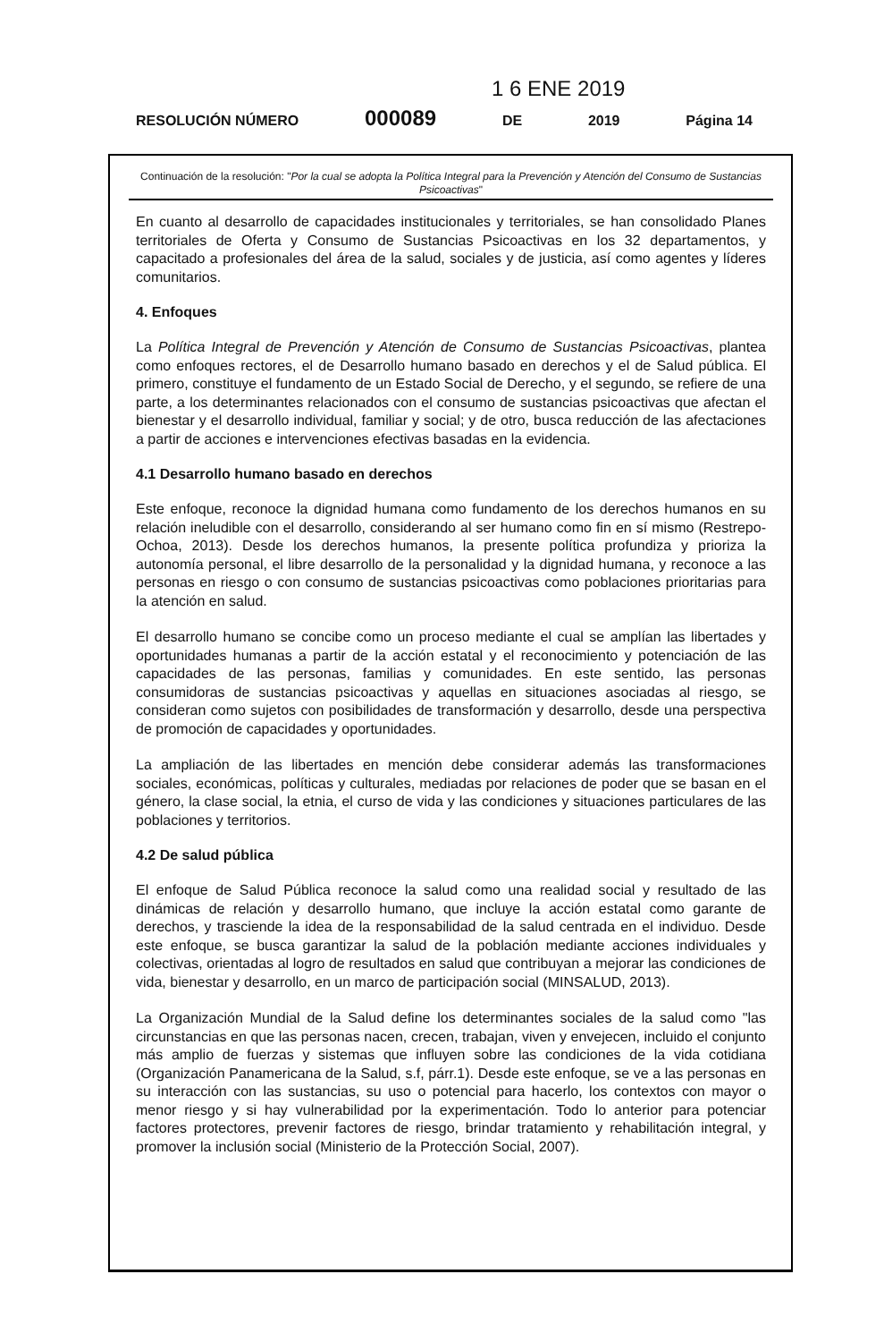1 6 ENE 2019
RESOLUCIÓN NÚMERO 000089 DE 2019 Página 14
Continuación de la resolución: "Por la cual se adopta la Política Integral para la Prevención y Atención del Consumo de Sustancias Psicoactivas"
En cuanto al desarrollo de capacidades institucionales y territoriales, se han consolidado Planes territoriales de Oferta y Consumo de Sustancias Psicoactivas en los 32 departamentos, y capacitado a profesionales del área de la salud, sociales y de justicia, así como agentes y líderes comunitarios.
4. Enfoques
La Política Integral de Prevención y Atención de Consumo de Sustancias Psicoactivas, plantea como enfoques rectores, el de Desarrollo humano basado en derechos y el de Salud pública. El primero, constituye el fundamento de un Estado Social de Derecho, y el segundo, se refiere de una parte, a los determinantes relacionados con el consumo de sustancias psicoactivas que afectan el bienestar y el desarrollo individual, familiar y social; y de otro, busca reducción de las afectaciones a partir de acciones e intervenciones efectivas basadas en la evidencia.
4.1 Desarrollo humano basado en derechos
Este enfoque, reconoce la dignidad humana como fundamento de los derechos humanos en su relación ineludible con el desarrollo, considerando al ser humano como fin en sí mismo (Restrepo-Ochoa, 2013). Desde los derechos humanos, la presente política profundiza y prioriza la autonomía personal, el libre desarrollo de la personalidad y la dignidad humana, y reconoce a las personas en riesgo o con consumo de sustancias psicoactivas como poblaciones prioritarias para la atención en salud.
El desarrollo humano se concibe como un proceso mediante el cual se amplían las libertades y oportunidades humanas a partir de la acción estatal y el reconocimiento y potenciación de las capacidades de las personas, familias y comunidades. En este sentido, las personas consumidoras de sustancias psicoactivas y aquellas en situaciones asociadas al riesgo, se consideran como sujetos con posibilidades de transformación y desarrollo, desde una perspectiva de promoción de capacidades y oportunidades.
La ampliación de las libertades en mención debe considerar además las transformaciones sociales, económicas, políticas y culturales, mediadas por relaciones de poder que se basan en el género, la clase social, la etnia, el curso de vida y las condiciones y situaciones particulares de las poblaciones y territorios.
4.2 De salud pública
El enfoque de Salud Pública reconoce la salud como una realidad social y resultado de las dinámicas de relación y desarrollo humano, que incluye la acción estatal como garante de derechos, y trasciende la idea de la responsabilidad de la salud centrada en el individuo. Desde este enfoque, se busca garantizar la salud de la población mediante acciones individuales y colectivas, orientadas al logro de resultados en salud que contribuyan a mejorar las condiciones de vida, bienestar y desarrollo, en un marco de participación social (MINSALUD, 2013).
La Organización Mundial de la Salud define los determinantes sociales de la salud como "las circunstancias en que las personas nacen, crecen, trabajan, viven y envejecen, incluido el conjunto más amplio de fuerzas y sistemas que influyen sobre las condiciones de la vida cotidiana (Organización Panamericana de la Salud, s.f, párr.1). Desde este enfoque, se ve a las personas en su interacción con las sustancias, su uso o potencial para hacerlo, los contextos con mayor o menor riesgo y si hay vulnerabilidad por la experimentación. Todo lo anterior para potenciar factores protectores, prevenir factores de riesgo, brindar tratamiento y rehabilitación integral, y promover la inclusión social (Ministerio de la Protección Social, 2007).